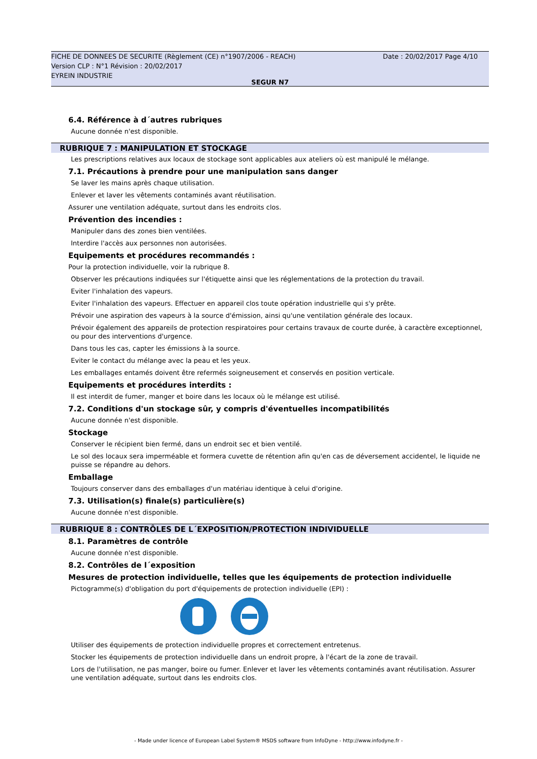FICHE DE DONNEES DE SECURITE (Règlement (CE) n°1907/2006 - REACH)
Version CLP : N°1 Révision : 20/02/2017
EYREIN INDUSTRIE
Date : 20/02/2017 Page 4/10
SEGUR N7
6.4. Référence à d´autres rubriques
Aucune donnée n'est disponible.
RUBRIQUE 7 : MANIPULATION ET STOCKAGE
Les prescriptions relatives aux locaux de stockage sont applicables aux ateliers où est manipulé le mélange.
7.1. Précautions à prendre pour une manipulation sans danger
Se laver les mains après chaque utilisation.
Enlever et laver les vêtements contaminés avant réutilisation.
Assurer une ventilation adéquate, surtout dans les endroits clos.
Prévention des incendies :
Manipuler dans des zones bien ventilées.
Interdire l'accès aux personnes non autorisées.
Equipements et procédures recommandés :
Pour la protection individuelle, voir la rubrique 8.
Observer les précautions indiquées sur l'étiquette ainsi que les réglementations de la protection du travail.
Eviter l'inhalation des vapeurs.
Eviter l'inhalation des vapeurs. Effectuer en appareil clos toute opération industrielle qui s'y prête.
Prévoir une aspiration des vapeurs à la source d'émission, ainsi qu'une ventilation générale des locaux.
Prévoir également des appareils de protection respiratoires pour certains travaux de courte durée, à caractère exceptionnel, ou pour des interventions d'urgence.
Dans tous les cas, capter les émissions à la source.
Eviter le contact du mélange avec la peau et les yeux.
Les emballages entamés doivent être refermés soigneusement et conservés en position verticale.
Equipements et procédures interdits :
Il est interdit de fumer, manger et boire dans les locaux où le mélange est utilisé.
7.2. Conditions d'un stockage sûr, y compris d'éventuelles incompatibilités
Aucune donnée n'est disponible.
Stockage
Conserver le récipient bien fermé, dans un endroit sec et bien ventilé.
Le sol des locaux sera imperméable et formera cuvette de rétention afin qu'en cas de déversement accidentel, le liquide ne puisse se répandre au dehors.
Emballage
Toujours conserver dans des emballages d'un matériau identique à celui d'origine.
7.3. Utilisation(s) finale(s) particulière(s)
Aucune donnée n'est disponible.
RUBRIQUE 8 : CONTRÔLES DE L´EXPOSITION/PROTECTION INDIVIDUELLE
8.1. Paramètres de contrôle
Aucune donnée n'est disponible.
8.2. Contrôles de l´exposition
Mesures de protection individuelle, telles que les équipements de protection individuelle
Pictogramme(s) d'obligation du port d'équipements de protection individuelle (EPI) :
Utiliser des équipements de protection individuelle propres et correctement entretenus.
Stocker les équipements de protection individuelle dans un endroit propre, à l'écart de la zone de travail.
Lors de l'utilisation, ne pas manger, boire ou fumer. Enlever et laver les vêtements contaminés avant réutilisation. Assurer une ventilation adéquate, surtout dans les endroits clos.
- Made under licence of European Label System® MSDS software from InfoDyne - http://www.infodyne.fr -